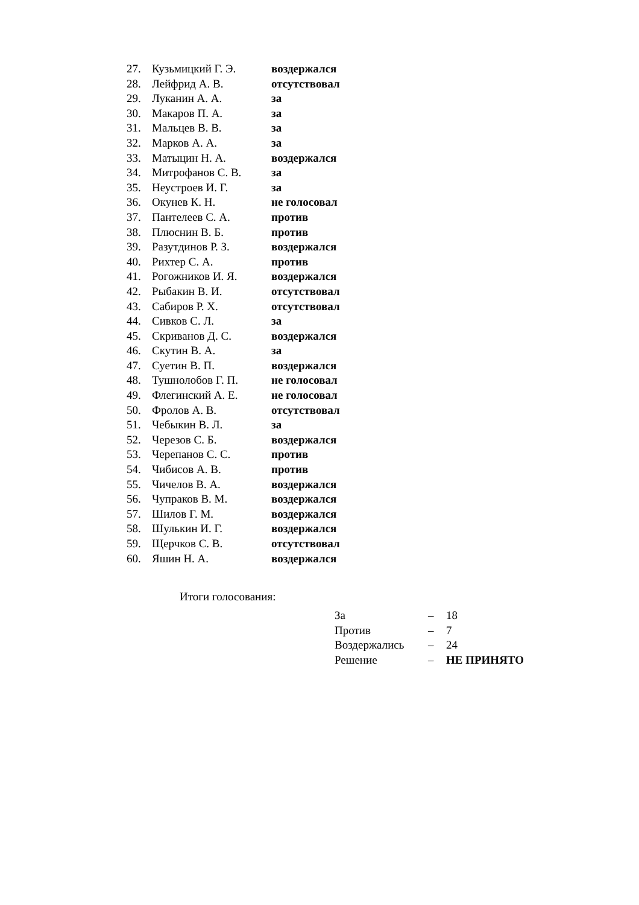| 27. | Кузьмицкий Г. Э. | воздержался |
| 28. | Лейфрид А. В. | отсутствовал |
| 29. | Луканин А. А. | за |
| 30. | Макаров П. А. | за |
| 31. | Мальцев В. В. | за |
| 32. | Марков А. А. | за |
| 33. | Матыцин Н. А. | воздержался |
| 34. | Митрофанов С. В. | за |
| 35. | Неустроев И. Г. | за |
| 36. | Окунев К. Н. | не голосовал |
| 37. | Пантелеев С. А. | против |
| 38. | Плюснин В. Б. | против |
| 39. | Разутдинов Р. З. | воздержался |
| 40. | Рихтер С. А. | против |
| 41. | Рогожников И. Я. | воздержался |
| 42. | Рыбакин В. И. | отсутствовал |
| 43. | Сабиров Р. Х. | отсутствовал |
| 44. | Сивков С. Л. | за |
| 45. | Скриванов Д. С. | воздержался |
| 46. | Скутин В. А. | за |
| 47. | Суетин В. П. | воздержался |
| 48. | Тушнолобов Г. П. | не голосовал |
| 49. | Флегинский А. Е. | не голосовал |
| 50. | Фролов А. В. | отсутствовал |
| 51. | Чебыкин В. Л. | за |
| 52. | Черезов С. Б. | воздержался |
| 53. | Черепанов С. С. | против |
| 54. | Чибисов А. В. | против |
| 55. | Чичелов В. А. | воздержался |
| 56. | Чупраков В. М. | воздержался |
| 57. | Шилов Г. М. | воздержался |
| 58. | Шулькин И. Г. | воздержался |
| 59. | Щерчков С. В. | отсутствовал |
| 60. | Яшин Н. А. | воздержался |
Итоги голосования:
| За | – | 18 |
| Против | – | 7 |
| Воздержались | – | 24 |
| Решение | – | НЕ ПРИНЯТО |